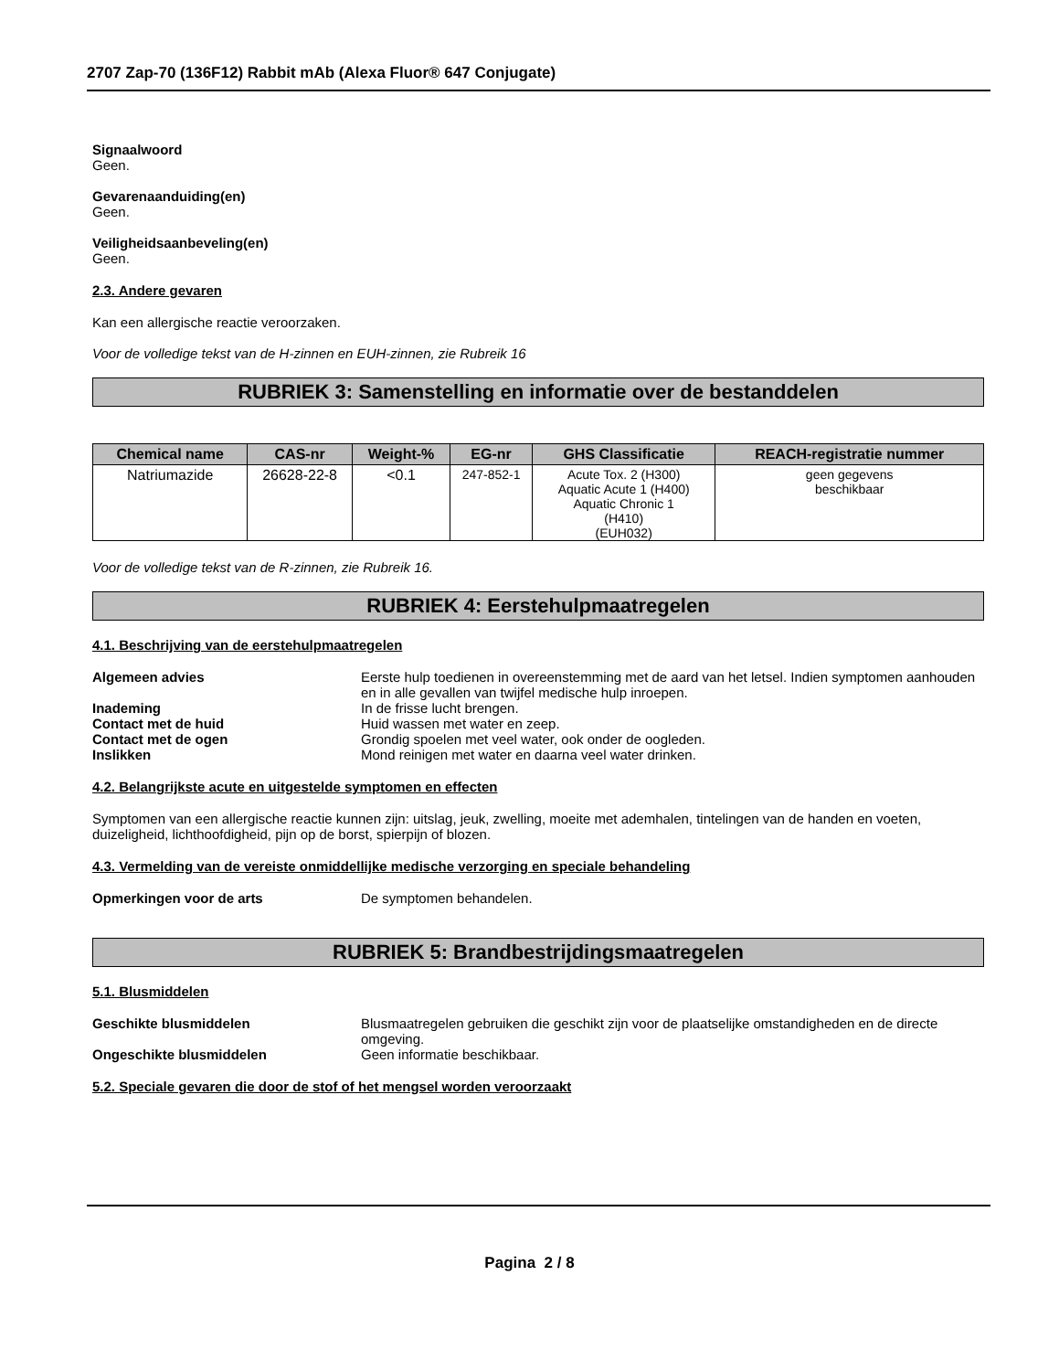2707 Zap-70 (136F12) Rabbit mAb (Alexa Fluor® 647 Conjugate)
Signaalwoord
Geen.
Gevarenaanduiding(en)
Geen.
Veiligheidsaanbeveling(en)
Geen.
2.3. Andere gevaren
Kan een allergische reactie veroorzaken.
Voor de volledige tekst van de H-zinnen en EUH-zinnen, zie Rubreik 16
RUBRIEK 3: Samenstelling en informatie over de bestanddelen
| Chemical name | CAS-nr | Weight-% | EG-nr | GHS Classificatie | REACH-registratie nummer |
| --- | --- | --- | --- | --- | --- |
| Natriumazide | 26628-22-8 | <0.1 | 247-852-1 | Acute Tox. 2 (H300) Aquatic Acute 1 (H400) Aquatic Chronic 1 (H410) (EUH032) | geen gegevens beschikbaar |
Voor de volledige tekst van de R-zinnen, zie Rubreik 16.
RUBRIEK 4: Eerstehulpmaatregelen
4.1. Beschrijving van de eerstehulpmaatregelen
Algemeen advies Eerste hulp toedienen in overeenstemming met de aard van het letsel. Indien symptomen aanhouden en in alle gevallen van twijfel medische hulp inroepen. Inademing In de frisse lucht brengen. Contact met de huid Huid wassen met water en zeep. Contact met de ogen Grondig spoelen met veel water, ook onder de oogleden. Inslikken Mond reinigen met water en daarna veel water drinken.
4.2. Belangrijkste acute en uitgestelde symptomen en effecten
Symptomen van een allergische reactie kunnen zijn: uitslag, jeuk, zwelling, moeite met ademhalen, tintelingen van de handen en voeten, duizeligheid, lichthoofdigheid, pijn op de borst, spierpijn of blozen.
4.3. Vermelding van de vereiste onmiddellijke medische verzorging en speciale behandeling
Opmerkingen voor de arts De symptomen behandelen.
RUBRIEK 5: Brandbestrijdingsmaatregelen
5.1. Blusmiddelen
Geschikte blusmiddelen Blusmaatregelen gebruiken die geschikt zijn voor de plaatselijke omstandigheden en de directe omgeving. Ongeschikte blusmiddelen Geen informatie beschikbaar.
5.2. Speciale gevaren die door de stof of het mengsel worden veroorzaakt
Pagina 2 / 8